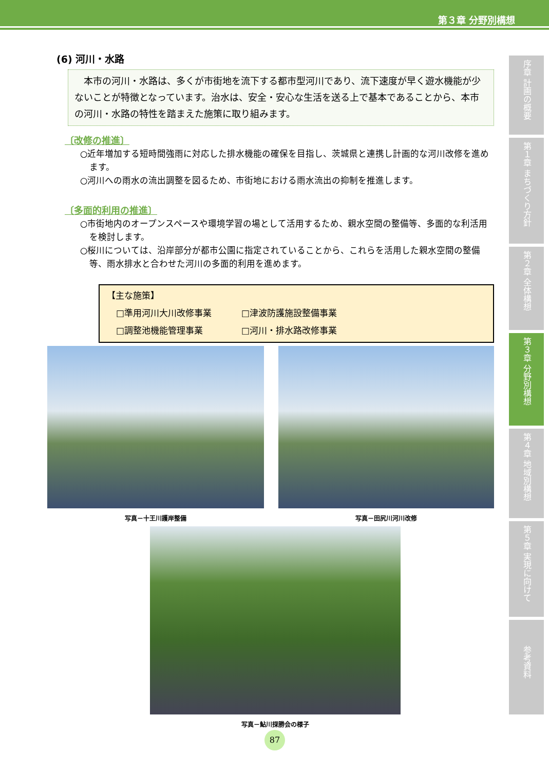第３章 分野別構想
(6) 河川・水路
　本市の河川・水路は、多くが市街地を流下する都市型河川であり、流下速度が早く遊水機能が少ないことが特徴となっています。治水は、安全・安心な生活を送る上で基本であることから、本市の河川・水路の特性を踏まえた施策に取り組みます。
〔改修の推進〕
○近年増加する短時間強雨に対応した排水機能の確保を目指し、茨城県と連携し計画的な河川改修を進めます。
○河川への雨水の流出調整を図るため、市街地における雨水流出の抑制を推進します。
〔多面的利用の推進〕
○市街地内のオープンスペースや環境学習の場として活用するため、親水空間の整備等、多面的な利活用を検討します。
○桜川については、沿岸部分が都市公園に指定されていることから、これらを活用した親水空間の整備等、雨水排水と合わせた河川の多面的利用を進めます。
【主な施策】
| □準用河川大川改修事業 | □津波防護施設整備事業 |
| □調整池機能管理事業 | □河川・排水路改修事業 |
写真－十王川護岸整備 写真－田尻川河川改修
写真－鮎川探勝会の様子
序章 計画の概要
第１章 まちづくり方針
第２章 全体構想
第３章 分野別構想
第４章 地域別構想
第５章 実現に向けて
参考資料
87